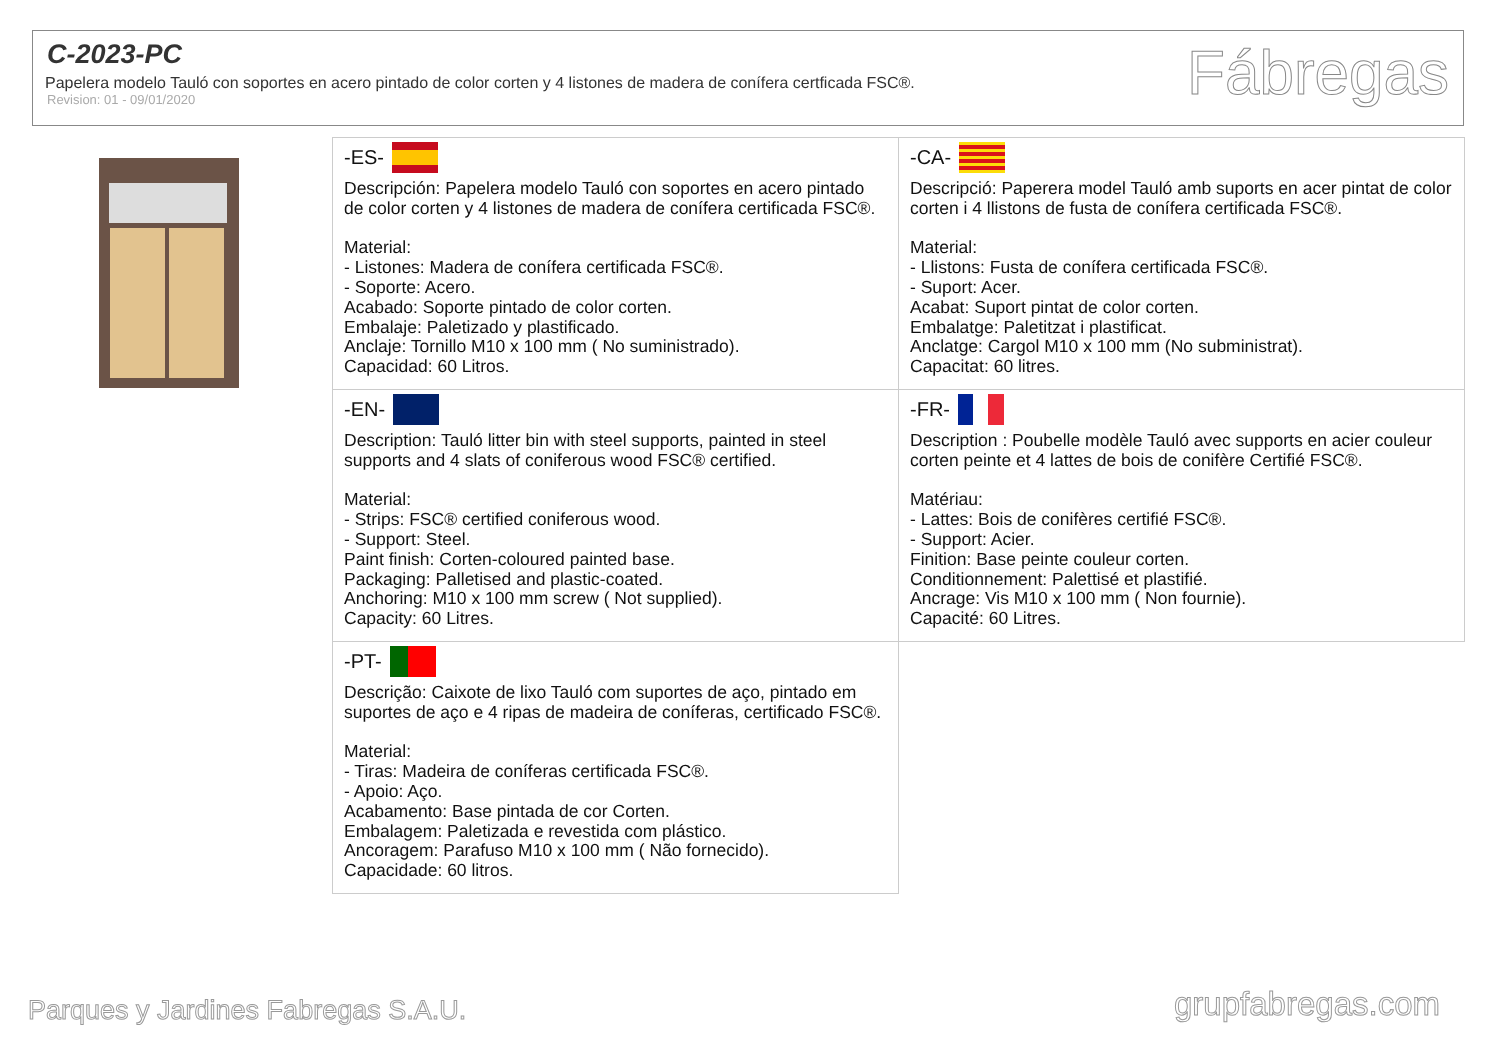C-2023-PC
Papelera modelo Tauló con soportes en acero pintado de color corten y 4 listones de madera de conífera certficada FSC®.
Revision: 01 - 09/01/2020
Fábregas
| -ES- Descripción: Papelera modelo Tauló con soportes en acero pintado de color corten y 4 listones de madera de conífera certificada FSC®. Material: - Listones: Madera de conífera certificada FSC®. - Soporte: Acero. Acabado: Soporte pintado de color corten. Embalaje: Paletizado y plastificado. Anclaje: Tornillo M10 x 100 mm ( No suministrado). Capacidad: 60 Litros. | -CA- Descripció: Paperera model Tauló amb suports en acer pintat de color corten i 4 llistons de fusta de conífera certificada FSC®. Material: - Llistons: Fusta de conífera certificada FSC®. - Suport: Acer. Acabat: Suport pintat de color corten. Embalatge: Paletitzat i plastificat. Anclatge: Cargol M10 x 100 mm (No subministrat). Capacitat: 60 litres. |
| -EN- Description: Tauló litter bin with steel supports, painted in steel supports and 4 slats of coniferous wood FSC® certified. Material: - Strips: FSC® certified coniferous wood. - Support: Steel. Paint finish: Corten-coloured painted base. Packaging: Palletised and plastic-coated. Anchoring: M10 x 100 mm screw ( Not supplied). Capacity: 60 Litres. | -FR- Description : Poubelle modèle Tauló avec supports en acier couleur corten peinte et 4 lattes de bois de conifère Certifié FSC®. Matériau: - Lattes: Bois de conifères certifié FSC®. - Support: Acier. Finition: Base peinte couleur corten. Conditionnement: Palettisé et plastifié. Ancrage: Vis M10 x 100 mm ( Non fournie). Capacité: 60 Litres. |
| -PT- Descrição: Caixote de lixo Tauló com suportes de aço, pintado em suportes de aço e 4 ripas de madeira de coníferas, certificado FSC®. Material: - Tiras: Madeira de coníferas certificada FSC®. - Apoio: Aço. Acabamento: Base pintada de cor Corten. Embalagem: Paletizada e revestida com plástico. Ancoragem: Parafuso M10 x 100 mm ( Não fornecido). Capacidade: 60 litros. | |
Parques y Jardines Fabregas S.A.U.
grupfabregas.com